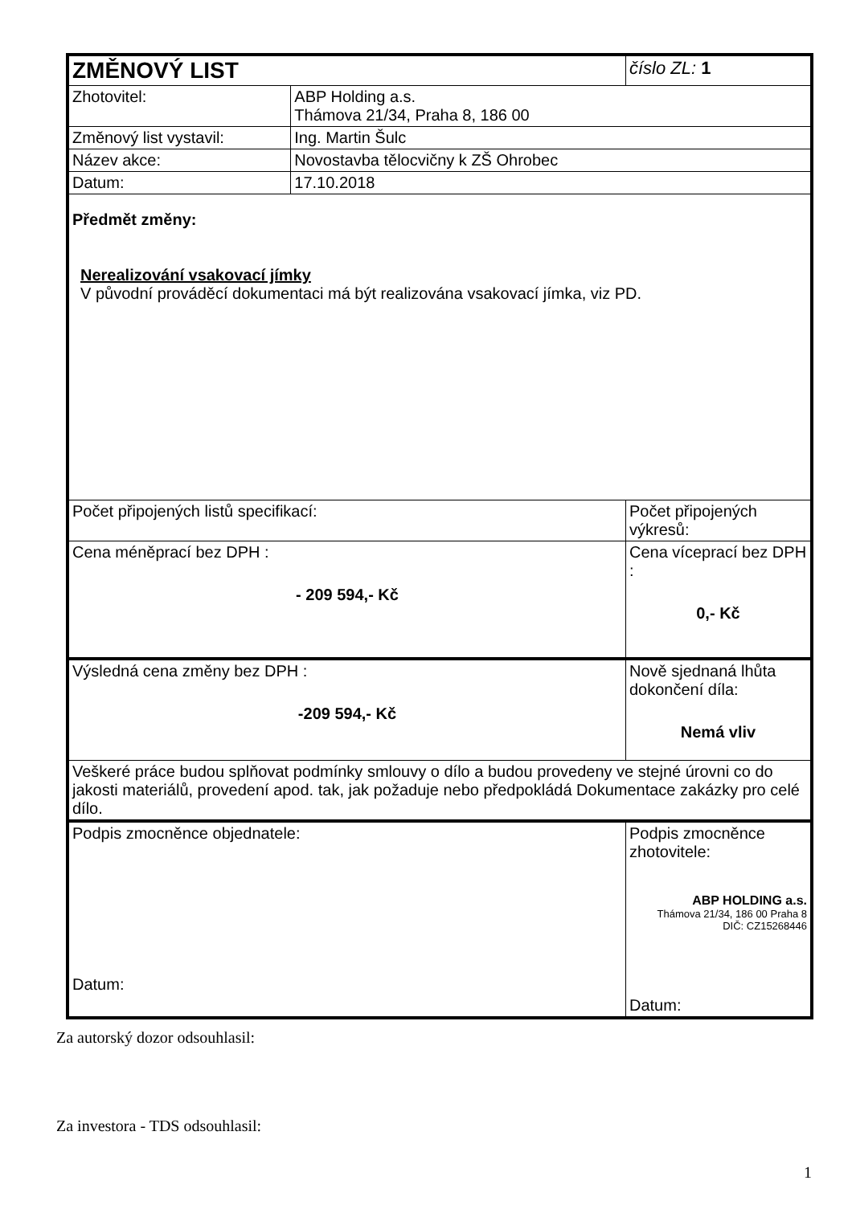| ZMĚNOVÝ LIST | | číslo ZL: 1 |
| Zhotovitel: | ABP Holding a.s. Thámova 21/34, Praha 8, 186 00 | |
| Změnový list vystavil: | Ing. Martin Šulc | |
| Název akce: | Novostavba tělocvičny k ZŠ Ohrobec | |
| Datum: | 17.10.2018 | |
| Předmět změny: Nerealizování vsakovací jímky V původní prováděcí dokumentaci má být realizována vsakovací jímka, viz PD. | | |
| Počet připojených listů specifikací: | | Počet připojených výkresů: |
| Cena méněprací bez DPH : - 209 594,- Kč | | Cena víceprací bez DPH : 0,- Kč |
| Výsledná cena změny bez DPH : -209 594,- Kč | | Nově sjednaná lhůta dokončení díla: Nemá vliv |
| Veškeré práce budou splňovat podmínky smlouvy o dílo a budou provedeny ve stejné úrovni co do jakosti materiálů, provedení apod. tak, jak požaduje nebo předpokládá Dokumentace zakázky pro celé dílo. | | |
| Podpis zmocněnce objednatele: Datum: | | Podpis zmocněnce zhotovitele: ABP HOLDING a.s. Thámova 21/34, 186 00 Praha 8 DIČ: CZ15268446 Datum: |
Za autorský dozor odsouhlasil:
Za investora - TDS odsouhlasil:
1